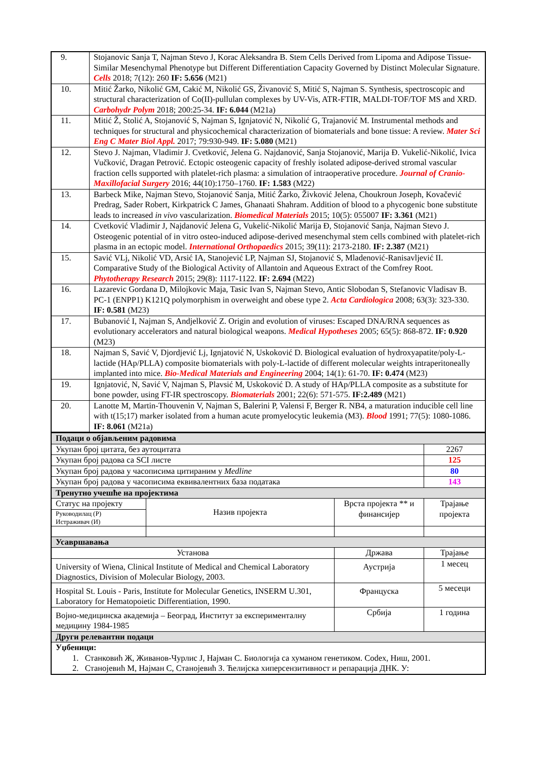| 9. | Stojanovic Sanja T, Najman Stevo J, Korac Aleksandra B. Stem Cells Derived from Lipoma and Adipose Tissue-Similar Mesenchymal Phenotype but Different Differentiation Capacity Governed by Distinct Molecular Signature. Cells 2018; 7(12): 260 IF: 5.656 (M21) |
| 10. | Mitić Žarko, Nikolić GM, Cakić M, Nikolić GS, Živanović S, Mitić S, Najman S. Synthesis, spectroscopic and structural characterization of Co(II)-pullulan complexes by UV-Vis, ATR-FTIR, MALDI-TOF/TOF MS and XRD. Carbohydr Polym 2018; 200:25-34. IF: 6.044 (M21a) |
| 11. | Mitić Ž, Stolić A, Stojanović S, Najman S, Ignjatović N, Nikolić G, Trajanović M. Instrumental methods and techniques for structural and physicochemical characterization of biomaterials and bone tissue: A review. Mater Sci Eng C Mater Biol Appl. 2017; 79:930-949. IF: 5.080 (M21) |
| 12. | Stevo J. Najman, Vladimir J. Cvetković, Jelena G. Najdanović, Sanja Stojanović, Marija Đ. Vukelić-Nikolić, Ivica Vučković, Dragan Petrović. Ectopic osteogenic capacity of freshly isolated adipose-derived stromal vascular fraction cells supported with platelet-rich plasma: a simulation of intraoperative procedure. Journal of Cranio-Maxillofacial Surgery 2016; 44(10):1750–1760. IF: 1.583 (M22) |
| 13. | Barbeck Mike, Najman Stevo, Stojanović Sanja, Mitić Žarko, Živković Jelena, Choukroun Joseph, Kovačević Predrag, Sader Robert, Kirkpatrick C James, Ghanaati Shahram. Addition of blood to a phycogenic bone substitute leads to increased in vivo vascularization. Biomedical Materials 2015; 10(5): 055007 IF: 3.361 (M21) |
| 14. | Cvetković Vladimir J, Najdanović Jelena G, Vukelić-Nikolić Marija Đ, Stojanović Sanja, Najman Stevo J. Osteogenic potential of in vitro osteo-induced adipose-derived mesenchymal stem cells combined with platelet-rich plasma in an ectopic model. International Orthopaedics 2015; 39(11): 2173-2180. IF: 2.387 (M21) |
| 15. | Savić VLj, Nikolić VD, Arsić IA, Stanojević LP, Najman SJ, Stojanović S, Mladenović-Ranisavljević II. Comparative Study of the Biological Activity of Allantoin and Aqueous Extract of the Comfrey Root. Phytotherapy Research 2015; 29(8): 1117-1122. IF: 2.694 (M22) |
| 16. | Lazarevic Gordana D, Milojkovic Maja, Tasic Ivan S, Najman Stevo, Antic Slobodan S, Stefanovic Vladisav B. PC-1 (ENPP1) K121Q polymorphism in overweight and obese type 2. Acta Cardiologica 2008; 63(3): 323-330. IF: 0.581 (M23) |
| 17. | Bubanović I, Najman S, Andjelković Z. Origin and evolution of viruses: Escaped DNA/RNA sequences as evolutionary accelerators and natural biological weapons. Medical Hypotheses 2005; 65(5): 868-872. IF: 0.920 (M23) |
| 18. | Najman S, Savić V, Djordjević Lj, Ignjatović N, Uskoković D. Biological evaluation of hydroxyapatite/poly-L-lactide (HAp/PLLA) composite biomaterials with poly-L-lactide of different molecular weights intraperitoneally implanted into mice. Bio-Medical Materials and Engineering 2004; 14(1): 61-70. IF: 0.474 (M23) |
| 19. | Ignjatović, N, Savić V, Najman S, Plavsić M, Uskoković D. A study of HAp/PLLA composite as a substitute for bone powder, using FT-IR spectroscopy. Biomaterials 2001; 22(6): 571-575. IF:2.489 (M21) |
| 20. | Lanotte M, Martin-Thouvenin V, Najman S, Balerini P, Valensi F, Berger R. NB4, a maturation inducible cell line with t(15;17) marker isolated from a human acute promyelocytic leukemia (M3). Blood 1991; 77(5): 1080-1086. IF: 8.061 (M21a) |
| Подаци о објављеним радовима | | | |
| Укупан број цитата, без аутоцитата | | | 2267 |
| Укупан број радова са SCI листе | | | 125 |
| Укупан број радова у часописима цитираним у Medline | | | 80 |
| Укупан број радова у часописима еквивалентних база података | | | 143 |
| Тренутно учешће на пројектима | | | |
| Статус на пројекту Руководилац (Р) Истраживач (И) | Назив пројекта | Врста пројекта ** и финансијер | Трајање пројекта |
| Усавршавања | | | |
| Установа | | Држава | Трајање |
| University of Wiena, Clinical Institute of Medical and Chemical Laboratory Diagnostics, Division of Molecular Biology, 2003. | | Аустрија | 1 месец |
| Hospital St. Louis - Paris, Institute for Molecular Genetics, INSERM U.301, Laboratory for Hematopoietic Differentiation, 1990. | | Француска | 5 месеци |
| Војно-медицинска академија – Београд, Институт за експерименталну медицину 1984-1985 | | Србија | 1 година |
| Други релевантни подаци | | | |
| Уџбеници: 1. Станковић Ж, Живанов-Чурлис Ј, Најман С. Биологија са хуманом генетиком. Codex, Ниш, 2001. 2. Станојевић М, Најман С, Станојевић З. Ћелијска хиперсензитивност и репарација ДНК. У: | | | |